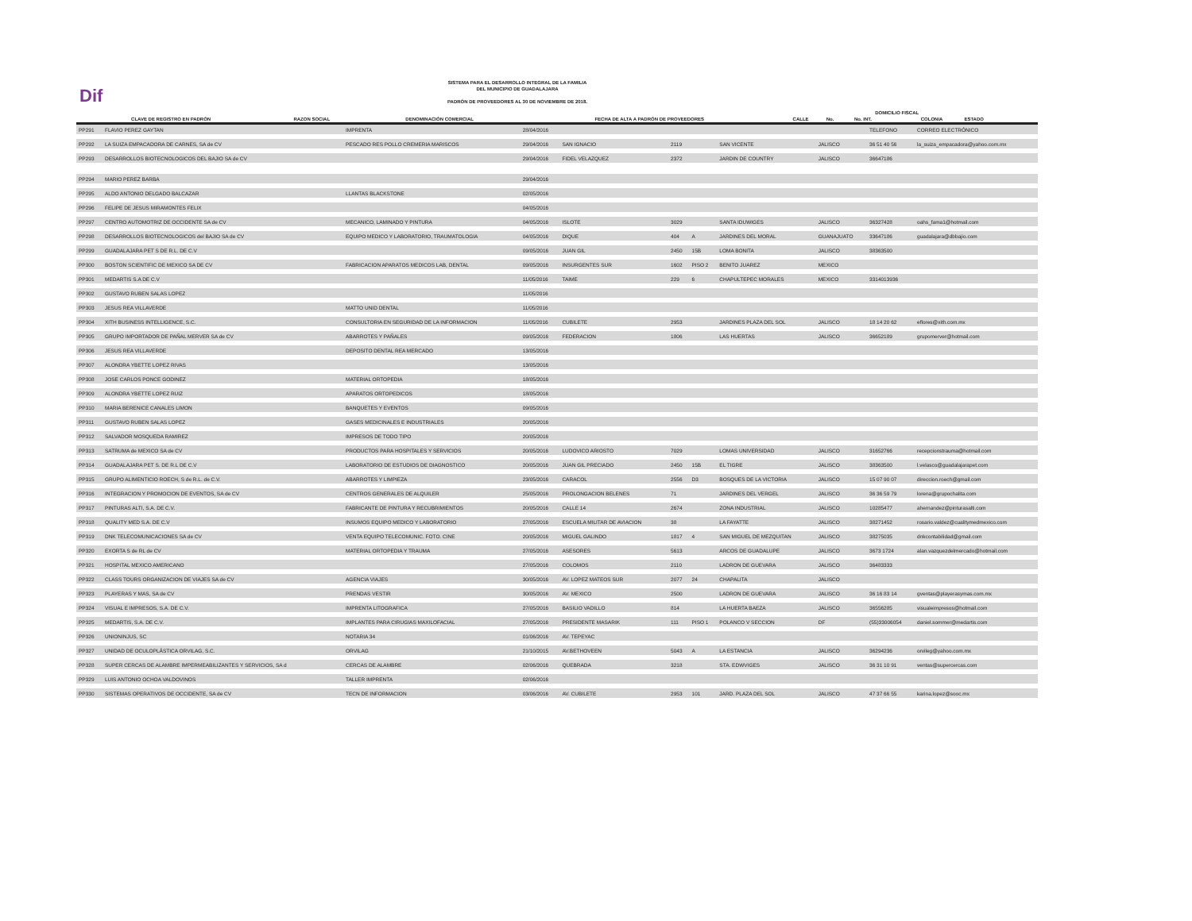Dif
SISTEMA PARA EL DESARROLLO INTEGRAL DE LA FAMILIA
DEL MUNICIPIO DE GUADALAJARA
PADRÓN DE PROVEEDORES AL 30 DE NOVIEMBRE DE 2018.
| CLAVE DE REGISTRO EN PADRÓN | RAZON SOCIAL | DENOMINACIÓN COMERCIAL | FECHA DE ALTA A PADRÓN DE PROVEEDORES | DOMICILIO FISCAL | | | | | | |
| --- | --- | --- | --- | --- | --- | --- | --- | --- | --- | --- |
| | | | | CALLE | No. | No. INT. | COLONIA | ESTADO | | |
| PP291 | FLAVIO PEREZ GAYTAN | IMPRENTA | 28/04/2016 | | | | | | TELEFONO | CORREO ELECTRÓNICO |
| PP292 | LA SUIZA EMPACADORA DE CARNES, SA de CV | PESCADO RES POLLO CREMERIA MARISCOS | 29/04/2016 | SAN IGNACIO | 2119 | | SAN VICENTE | JALISCO | 36 51 40 56 | la_suiza_empacadora@yahoo.com.mx |
| PP293 | DESARROLLOS BIOTECNOLOGICOS DEL BAJIO SA de CV | | 29/04/2016 | FIDEL VELAZQUEZ | 2372 | | JARDIN DE COUNTRY | JALISCO | 36647186 | |
| PP294 | MARIO PEREZ BARBA | | 29/04/2016 | | | | | | | |
| PP295 | ALDO ANTONIO DELGADO BALCAZAR | LLANTAS BLACKSTONE | 02/05/2016 | | | | | | | |
| PP296 | FELIPE DE JESUS MIRAMONTES FELIX | | 04/05/2016 | | | | | | | |
| PP297 | CENTRO AUTOMOTRIZ DE OCCIDENTE SA de CV | MECANICO, LAMINADO Y PINTURA | 04/05/2016 | ISLOTE | 3029 | | SANTA IDUWIGES | JALISCO | 36327428 | oahs_fama1@hotmail.com |
| PP298 | DESARROLLOS BIOTECNOLOGICOS del BAJIO SA de CV | EQUIPO MEDICO Y LABORATORIO, TRAUMATOLOGIA | 04/05/2016 | DIQUE | 404 | A | JARDINES DEL MORAL | GUANAJUATO | 33647186 | guadalajara@dbbajio.com |
| PP299 | GUADALAJARA PET S DE R.L. DE C.V | | 09/05/2016 | JUAN GIL | 2450 | 15B | LOMA BONITA | JALISCO | 38363500 | |
| PP300 | BOSTON SCIENTIFIC DE MEXICO SA DE CV | FABRICACION APARATOS MEDICOS LAB, DENTAL | 09/05/2016 | INSURGENTES SUR | 1602 | PISO 2 | BENITO JUAREZ | MEXICO | | |
| PP301 | MEDARTIS S.A DE C.V | | 11/05/2016 | TAIME | 229 | 6 | CHAPULTEPEC MORALES | MEXICO | 3314013936 | |
| PP302 | GUSTAVO RUBEN SALAS LOPEZ | | 11/05/2016 | | | | | | | |
| PP303 | JESUS REA VILLAVERDE | MATTO UNID DENTAL | 11/05/2016 | | | | | | | |
| PP304 | XITH BUSINESS INTELLIGENCE, S.C. | CONSULTORIA EN SEGURIDAD DE LA INFORMACION | 11/05/2016 | CUBILETE | 2953 | | JARDINES PLAZA DEL SOL | JALISCO | 18 14 20 62 | eflores@xith.com.mx |
| PP305 | GRUPO IMPORTADOR DE PAÑAL MERVER SA de CV | ABARROTES Y PAÑALES | 09/05/2016 | FEDERACION | 1806 | | LAS HUERTAS | JALISCO | 36652189 | grupomerver@hotmail.com |
| PP306 | JESUS REA VILLAVERDE | DEPOSITO DENTAL REA MERCADO | 13/05/2016 | | | | | | | |
| PP307 | ALONDRA YBETTE LOPEZ RIVAS | | 13/05/2016 | | | | | | | |
| PP308 | JOSE CARLOS PONCE GODINEZ | MATERIAL ORTOPEDIA | 18/05/2016 | | | | | | | |
| PP309 | ALONDRA YBETTE LOPEZ RUIZ | APARATOS ORTOPEDICOS | 18/05/2016 | | | | | | | |
| PP310 | MARIA BERENICE CANALES LIMON | BANQUETES Y EVENTOS | 09/05/2016 | | | | | | | |
| PP311 | GUSTAVO RUBEN SALAS LOPEZ | GASES MEDICINALES E INDUSTRIALES | 20/05/2016 | | | | | | | |
| PP312 | SALVADOR MOSQUEDA RAMIREZ | IMPRESOS DE TODO TIPO | 20/05/2016 | | | | | | | |
| PP313 | SATRUMA de MEXICO SA de CV | PRODUCTOS PARA HOSPITALES Y SERVICIOS | 20/05/2016 | LUDOVICO ARIOSTO | 7029 | | LOMAS UNIVERSIDAD | JALISCO | 31652766 | recepcionstrauma@hotmail.com |
| PP314 | GUADALAJARA PET S. DE R.L DE C.V | LABORATORIO DE ESTUDIOS DE DIAGNOSTICO | 20/05/2016 | JUAN GIL PRECIADO | 2450 | 15B | EL TIGRE | JALISCO | 38363500 | l.velasco@guadalajarapet.com |
| PP315 | GRUPO ALIMENTICIO ROECH, S de R.L. de C.V. | ABARROTES Y LIMPIEZA | 23/05/2016 | CARACOL | 2556 | D3 | BOSQUES DE LA VICTORIA | JALISCO | 15 07 90 07 | direccion.roech@gmail.com |
| PP316 | INTEGRACION Y PROMOCION DE EVENTOS, SA de CV | CENTROS GENERALES DE ALQUILER | 25/05/2016 | PROLONGACION BELENES | 71 | | JARDINES DEL VERGEL | JALISCO | 36 36 59 79 | lorena@grupochalita.com |
| PP317 | PINTURAS ALTI, S.A. DE C.V. | FABRICANTE DE PINTURA Y RECUBRIMIENTOS | 20/05/2016 | CALLE 14 | 2674 | | ZONA INDUSTRIAL | JALISCO | 10285477 | ahernandez@pinturasalti.com |
| PP318 | QUALITY MED S.A. DE C.V | INSUMOS EQUIPO MEDICO Y LABORATORIO | 27/05/2016 | ESCUELA MILITAR DE AVIACION | 38 | | LA FAYATTE | JALISCO | 38271452 | rosario.valdez@cualitymedmexico.com |
| PP319 | DNK TELECOMUNICACIONES SA de CV | VENTA EQUIPO TELECOMUNIC. FOTO. CINE | 20/05/2016 | MIGUEL GALINDO | 1817 | 4 | SAN MIGUEL DE MEZQUITAN | JALISCO | 38275035 | dnkcontabilidad@gmail.com |
| PP320 | EXORTA S de RL de CV | MATERIAL ORTOPEDIA Y TRAUMA | 27/05/2016 | ASESORES | 5613 | | ARCOS DE GUADALUPE | JALISCO | 3673 1724 | alan.vazquezdelmercado@hotmail.com |
| PP321 | HOSPITAL MEXICO AMERICANO | | 27/05/2016 | COLOMOS | 2110 | | LADRON DE GUEVARA | JALISCO | 36483333 | |
| PP322 | CLASS TOURS ORGANIZACION DE VIAJES SA de CV | AGENCIA VIAJES | 30/05/2016 | AV. LOPEZ MATEOS SUR | 2077 | 24 | CHAPALITA | JALISCO | | |
| PP323 | PLAYERAS Y MAS, SA de CV | PRENDAS VESTIR | 30/05/2016 | AV. MEXICO | 2500 | | LADRON DE GUEVARA | JALISCO | 36 16 83 14 | gventas@playerasymas.com.mx |
| PP324 | VISUAL E IMPRESOS, S.A. DE C.V. | IMPRENTA LITOGRAFICA | 27/05/2016 | BASILIO VADILLO | 814 | | LA HUERTA BAEZA | JALISCO | 36556285 | visualeimpresos@hotmail.com |
| PP325 | MEDARTIS, S.A. DE C.V. | IMPLANTES PARA CIRUGIAS MAXILOFACIAL | 27/05/2016 | PRESIDENTE MASARIK | 111 | PISO 1 | POLANCO V SECCION | DF | (55)33006054 | daniel.sommer@medartis.com |
| PP326 | UNIONINJUS, SC | NOTARIA 34 | 01/06/2016 | AV. TEPEYAC | | | | | | |
| PP327 | UNIDAD DE OCULOPLÁSTICA ORVILAG, S.C. | ORVILAG | 21/10/2015 | AV.BETHOVEEN | 5043 | A | LA ESTANCIA | JALISCO | 36294236 | orvileg@yahoo.com.mx |
| PP328 | SUPER CERCAS DE ALAMBRE IMPERMEABILIZANTES Y SERVICIOS, SA d | CERCAS DE ALAMBRE | 02/06/2016 | QUEBRADA | 3218 | | STA. EDWVIGES | JALISCO | 36 31 10 91 | ventas@supercercas.com |
| PP329 | LUIS ANTONIO OCHOA VALDOVINOS | TALLER IMPRENTA | 02/06/2016 | | | | | | | |
| PP330 | SISTEMAS OPERATIVOS DE OCCIDENTE, SA de CV | TECN DE INFORMACION | 03/06/2016 | AV. CUBILETE | 2953 | 101 | JARD. PLAZA DEL SOL | JALISCO | 47 37 66 55 | karina.lopez@sooc.mx |